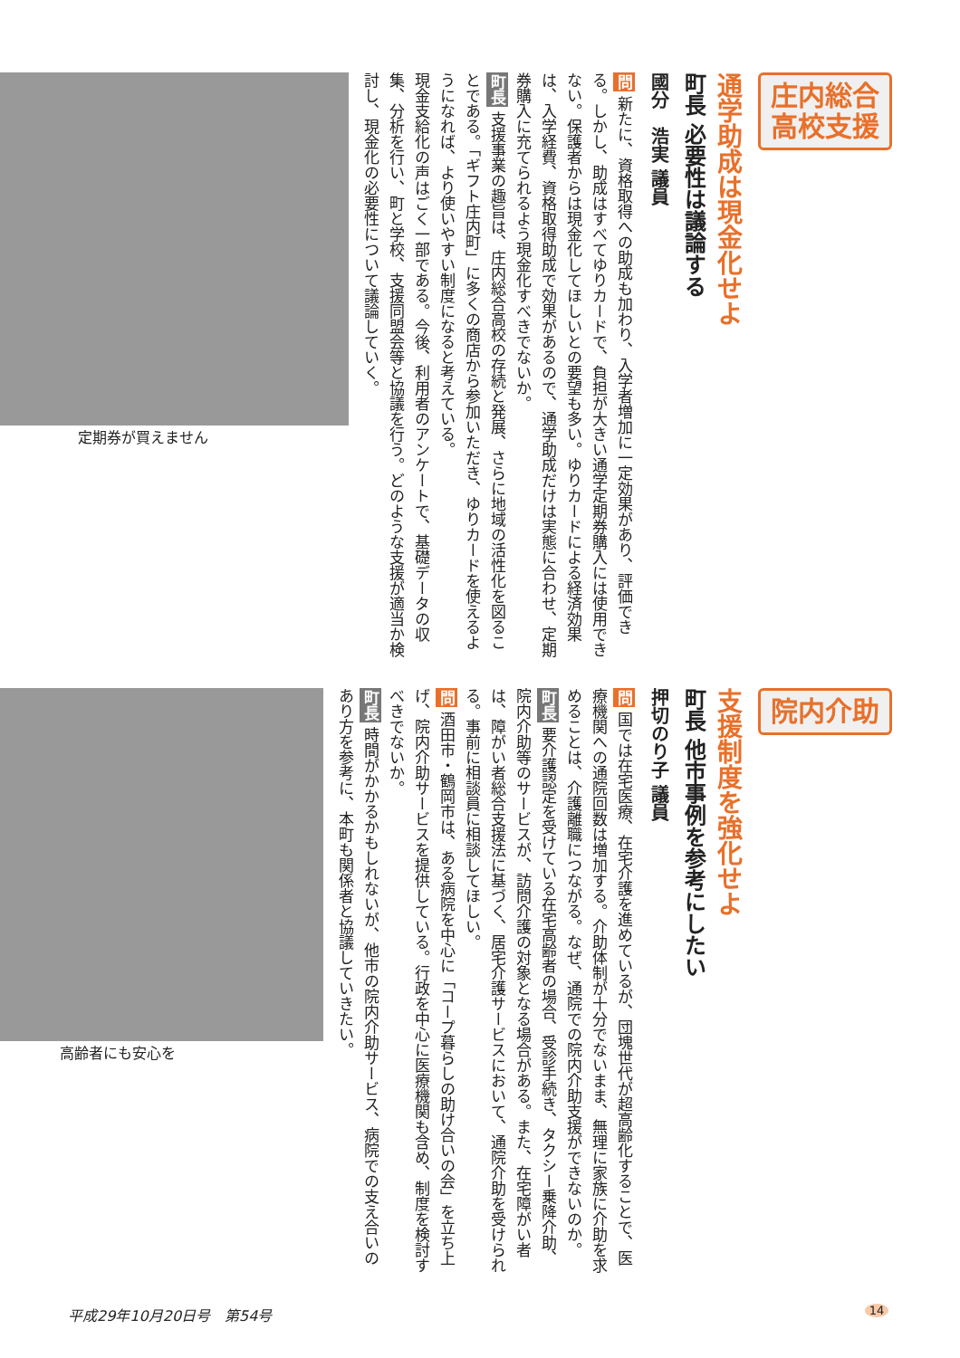庄内総合
高校支援
通学助成は現金化せよ
町長 必要性は議論する
國分　浩実 議員
問 新たに、資格取得への助成も加わり、入学者増加に一定効果があり、評価できる。しかし、助成はすべてゆりカードで、負担が大きい通学定期券購入には使用できない。保護者からは現金化してほしいとの要望も多い。ゆりカードによる経済効果は、入学経費、資格取得助成で効果があるので、通学助成だけは実態に合わせ、定期券購入に充てられるよう現金化すべきでないか。
町長 支援事業の趣旨は、庄内総合高校の存続と発展、さらに地域の活性化を図ることである。「ギフト庄内町」に多くの商店から参加いただき、ゆりカードを使えるようになれば、より使いやすい制度になると考えている。
現金支給化の声はごく一部である。今後、利用者のアンケートで、基礎データの収集、分析を行い、町と学校、支援同盟会等と協議を行う。どのような支援が適当か検討し、現金化の必要性について議論していく。
定期券が買えません
院内介助
支援制度を強化せよ
町長 他市事例を参考にしたい
押切のり子 議員
問 国では在宅医療、在宅介護を進めているが、団塊世代が超高齢化することで、医療機関への通院回数は増加する。介助体制が十分でないまま、無理に家族に介助を求めることは、介護離職につながる。なぜ、通院での院内介助支援ができないのか。
町長 要介護認定を受けている在宅高齢者の場合、受診手続き、タクシー乗降介助、院内介助等のサービスが、訪問介護の対象となる場合がある。また、在宅障がい者は、障がい者総合支援法に基づく、居宅介護サービスにおいて、通院介助を受けられる。事前に相談員に相談してほしい。
問 酒田市・鶴岡市は、ある病院を中心に「コープ暮らしの助け合いの会」を立ち上げ、院内介助サービスを提供している。行政を中心に医療機関も含め、制度を検討すべきでないか。
町長 時間がかかるかもしれないが、他市の院内介助サービス、病院での支え合いのあり方を参考に、本町も関係者と協議していきたい。
高齢者にも安心を
平成29年10月20日号　第54号 14